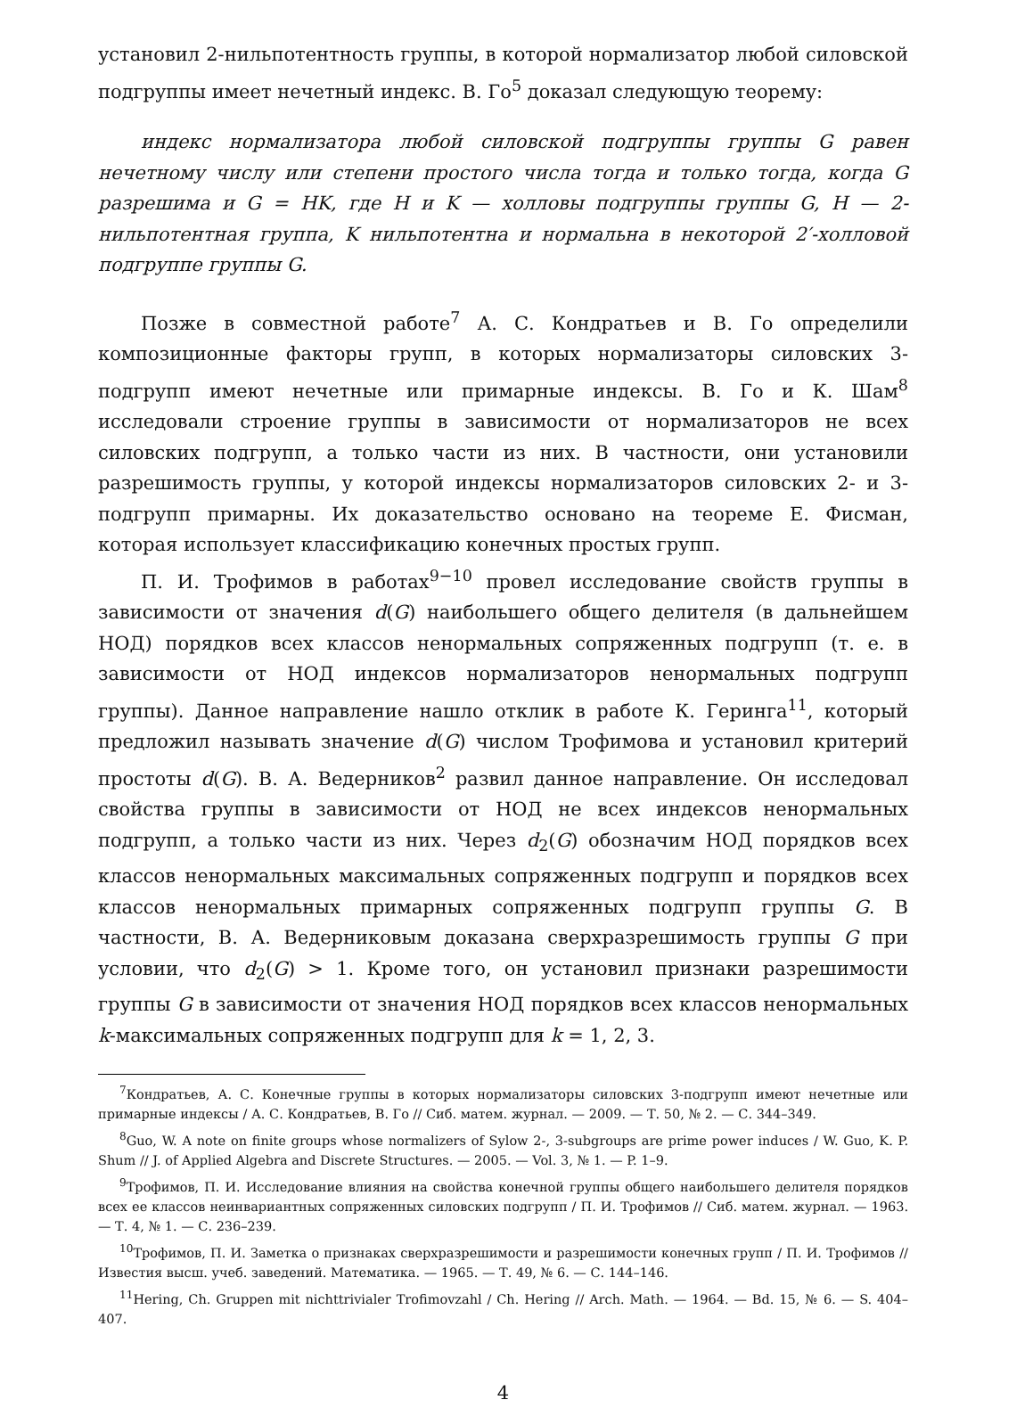установил 2-нильпотентность группы, в которой нормализатор любой силовской подгруппы имеет нечетный индекс. В. Го<sup>5</sup> доказал следующую теорему:
индекс нормализатора любой силовской подгруппы группы G равен нечетному числу или степени простого числа тогда и только тогда, когда G разрешима и G = HK, где H и K — холловы подгруппы группы G, H — 2-нильпотентная группа, K нильпотентна и нормальна в некоторой 2′-холловой подгруппе группы G.
Позже в совместной работе<sup>7</sup> А. С. Кондратьев и В. Го определили композиционные факторы групп, в которых нормализаторы силовских 3-подгрупп имеют нечетные или примарные индексы. В. Го и К. Шам<sup>8</sup> исследовали строение группы в зависимости от нормализаторов не всех силовских подгрупп, а только части из них. В частности, они установили разрешимость группы, у которой индексы нормализаторов силовских 2- и 3-подгрупп примарны. Их доказательство основано на теореме Е. Фисман, которая использует классификацию конечных простых групп.
П. И. Трофимов в работах<sup>9−10</sup> провел исследование свойств группы в зависимости от значения d(G) наибольшего общего делителя (в дальнейшем НОД) порядков всех классов ненормальных сопряженных подгрупп (т. е. в зависимости от НОД индексов нормализаторов ненормальных подгрупп группы). Данное направление нашло отклик в работе К. Геринга<sup>11</sup>, который предложил называть значение d(G) числом Трофимова и установил критерий простоты d(G). В. А. Ведерников<sup>2</sup> развил данное направление. Он исследовал свойства группы в зависимости от НОД не всех индексов ненормальных подгрупп, а только части из них. Через d<sub>2</sub>(G) обозначим НОД порядков всех классов ненормальных максимальных сопряженных подгрупп и порядков всех классов ненормальных примарных сопряженных подгрупп группы G. В частности, В. А. Ведерниковым доказана сверхразрешимость группы G при условии, что d<sub>2</sub>(G) > 1. Кроме того, он установил признаки разрешимости группы G в зависимости от значения НОД порядков всех классов ненормальных k-максимальных сопряженных подгрупп для k = 1, 2, 3.
<sup>7</sup> Кондратьев, А. С. Конечные группы в которых нормализаторы силовских 3-подгрупп имеют нечетные или примарные индексы / А. С. Кондратьев, В. Го // Сиб. матем. журнал. — 2009. — Т. 50, № 2. — С. 344–349.
<sup>8</sup> Guo, W. A note on finite groups whose normalizers of Sylow 2-, 3-subgroups are prime power induces / W. Guo, K. P. Shum // J. of Applied Algebra and Discrete Structures. — 2005. — Vol. 3, № 1. — P. 1–9.
<sup>9</sup> Трофимов, П. И. Исследование влияния на свойства конечной группы общего наибольшего делителя порядков всех ее классов неинвариантных сопряженных силовских подгрупп / П. И. Трофимов // Сиб. матем. журнал. — 1963. — Т. 4, № 1. — С. 236–239.
<sup>10</sup> Трофимов, П. И. Заметка о признаках сверхразрешимости и разрешимости конечных групп / П. И. Трофимов // Известия высш. учеб. заведений. Математика. — 1965. — Т. 49, № 6. — С. 144–146.
<sup>11</sup> Hering, Ch. Gruppen mit nichttrivialer Trofimovzahl / Ch. Hering // Arch. Math. — 1964. — Bd. 15, № 6. — S. 404–407.
4